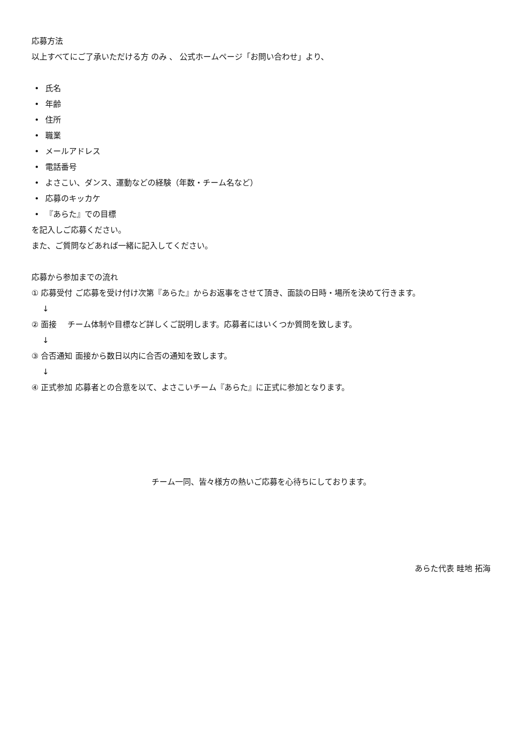応募方法
以上すべてにご了承いただける方 のみ 、 公式ホームページ「お問い合わせ」より、
• 氏名
• 年齢
• 住所
• 職業
• メールアドレス
• 電話番号
• よさこい、ダンス、運動などの経験（年数・チーム名など）
• 応募のキッカケ
• 『あらた』での目標
を記入しご応募ください。
また、ご質問などあれば一緒に記入してください。
応募から参加までの流れ
① 応募受付 ご応募を受け付け次第『あらた』からお返事をさせて頂き、面談の日時・場所を決めて行きます。
↓
② 面接　 チーム体制や目標など詳しくご説明します。応募者にはいくつか質問を致します。
↓
③ 合否通知 面接から数日以内に合否の通知を致します。
↓
④ 正式参加 応募者との合意を以て、よさこいチーム『あらた』に正式に参加となります。
チーム一同、皆々様方の熱いご応募を心待ちにしております。
あらた代表 畦地 拓海